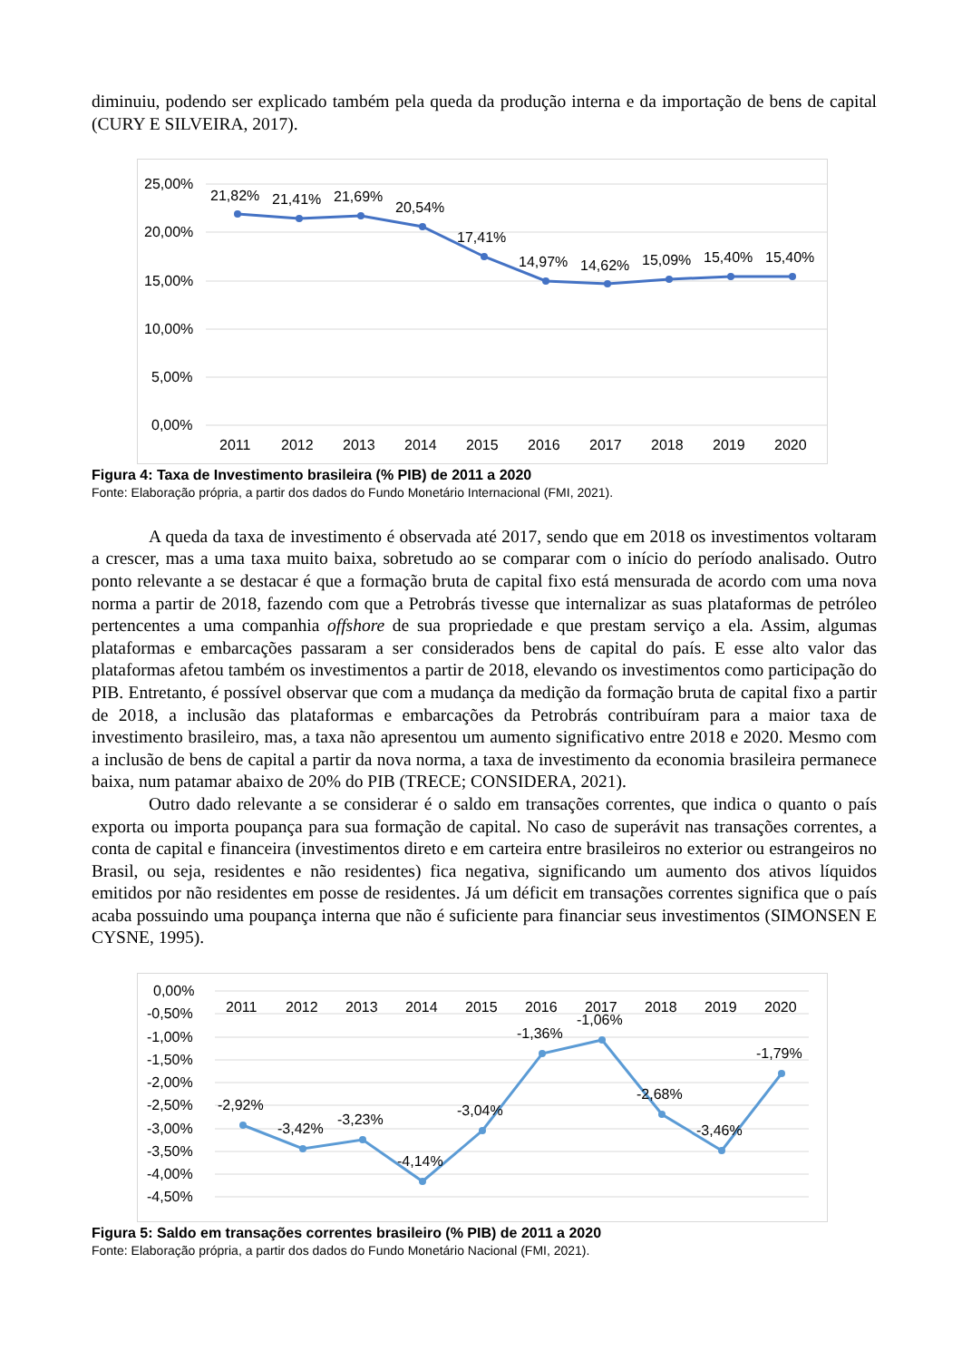diminuiu, podendo ser explicado também pela queda da produção interna e da importação de bens de capital (CURY E SILVEIRA, 2017).
25,00%
20,00%
15,00%
10,00%
5,00%
0,00%
21,82%
21,41%
21,69%
20,54%
17,41%
14,97%
14,62%
15,09%
15,40%
15,40%
2011
2012
2013
2014
2015
2016
2017
2018
2019
2020
Figura 4: Taxa de Investimento brasileira (% PIB) de 2011 a 2020
Fonte: Elaboração própria, a partir dos dados do Fundo Monetário Internacional (FMI, 2021).
A queda da taxa de investimento é observada até 2017, sendo que em 2018 os investimentos voltaram a crescer, mas a uma taxa muito baixa, sobretudo ao se comparar com o início do período analisado. Outro ponto relevante a se destacar é que a formação bruta de capital fixo está mensurada de acordo com uma nova norma a partir de 2018, fazendo com que a Petrobrás tivesse que internalizar as suas plataformas de petróleo pertencentes a uma companhia offshore de sua propriedade e que prestam serviço a ela. Assim, algumas plataformas e embarcações passaram a ser considerados bens de capital do país. E esse alto valor das plataformas afetou também os investimentos a partir de 2018, elevando os investimentos como participação do PIB. Entretanto, é possível observar que com a mudança da medição da formação bruta de capital fixo a partir de 2018, a inclusão das plataformas e embarcações da Petrobrás contribuíram para a maior taxa de investimento brasileiro, mas, a taxa não apresentou um aumento significativo entre 2018 e 2020. Mesmo com a inclusão de bens de capital a partir da nova norma, a taxa de investimento da economia brasileira permanece baixa, num patamar abaixo de 20% do PIB (TRECE; CONSIDERA, 2021).
Outro dado relevante a se considerar é o saldo em transações correntes, que indica o quanto o país exporta ou importa poupança para sua formação de capital. No caso de superávit nas transações correntes, a conta de capital e financeira (investimentos direto e em carteira entre brasileiros no exterior ou estrangeiros no Brasil, ou seja, residentes e não residentes) fica negativa, significando um aumento dos ativos líquidos emitidos por não residentes em posse de residentes. Já um déficit em transações correntes significa que o país acaba possuindo uma poupança interna que não é suficiente para financiar seus investimentos (SIMONSEN E CYSNE, 1995).
0,00%
-0,50%
-1,00%
-1,50%
-2,00%
-2,50%
-3,00%
-3,50%
-4,00%
-4,50%
2011
2012
2013
2014
2015
2016
2017
2018
2019
2020
-2,92%
-3,42%
-3,23%
-4,14%
-3,04%
-1,36%
-1,06%
-2,68%
-3,46%
-1,79%
Figura 5: Saldo em transações correntes brasileiro (% PIB) de 2011 a 2020
Fonte: Elaboração própria, a partir dos dados do Fundo Monetário Nacional (FMI, 2021).